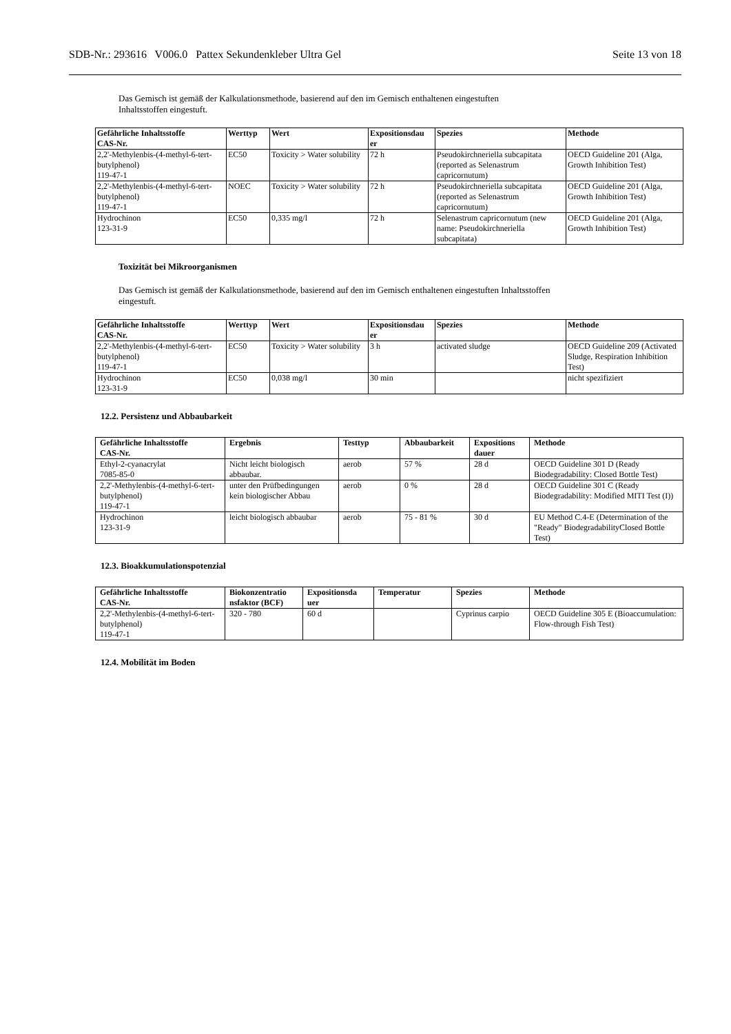SDB-Nr.: 293616 V006.0 Pattex Sekundenkleber Ultra Gel
Seite 13 von 18
Das Gemisch ist gemäß der Kalkulationsmethode, basierend auf den im Gemisch enthaltenen eingestuften
Inhaltsstoffen eingestuft.
| Gefährliche Inhaltsstoffe CAS-Nr. | Werttyp | Wert | Expositionsdau er | Spezies | Methode |
| --- | --- | --- | --- | --- | --- |
| 2,2'-Methylenbis-(4-methyl-6-tert-butylphenol) 119-47-1 | EC50 | Toxicity > Water solubility | 72 h | Pseudokirchneriella subcapitata (reported as Selenastrum capricornutum) | OECD Guideline 201 (Alga, Growth Inhibition Test) |
| 2,2'-Methylenbis-(4-methyl-6-tert-butylphenol) 119-47-1 | NOEC | Toxicity > Water solubility | 72 h | Pseudokirchneriella subcapitata (reported as Selenastrum capricornutum) | OECD Guideline 201 (Alga, Growth Inhibition Test) |
| Hydrochinon 123-31-9 | EC50 | 0,335 mg/l | 72 h | Selenastrum capricornutum (new name: Pseudokirchneriella subcapitata) | OECD Guideline 201 (Alga, Growth Inhibition Test) |
Toxizität bei Mikroorganismen
Das Gemisch ist gemäß der Kalkulationsmethode, basierend auf den im Gemisch enthaltenen eingestuften Inhaltsstoffen
eingestuft.
| Gefährliche Inhaltsstoffe CAS-Nr. | Werttyp | Wert | Expositionsdau er | Spezies | Methode |
| --- | --- | --- | --- | --- | --- |
| 2,2'-Methylenbis-(4-methyl-6-tert-butylphenol) 119-47-1 | EC50 | Toxicity > Water solubility | 3 h | activated sludge | OECD Guideline 209 (Activated Sludge, Respiration Inhibition Test) |
| Hydrochinon 123-31-9 | EC50 | 0,038 mg/l | 30 min | | nicht spezifiziert |
12.2. Persistenz und Abbaubarkeit
| Gefährliche Inhaltsstoffe CAS-Nr. | Ergebnis | Testtyp | Abbaubarkeit | Expositions dauer | Methode |
| --- | --- | --- | --- | --- | --- |
| Ethyl-2-cyanacrylat 7085-85-0 | Nicht leicht biologisch abbaubar. | aerob | 57 % | 28 d | OECD Guideline 301 D (Ready Biodegradability: Closed Bottle Test) |
| 2,2'-Methylenbis-(4-methyl-6-tert-butylphenol) 119-47-1 | unter den Prüfbedingungen kein biologischer Abbau | aerob | 0 % | 28 d | OECD Guideline 301 C (Ready Biodegradability: Modified MITI Test (I)) |
| Hydrochinon 123-31-9 | leicht biologisch abbaubar | aerob | 75 - 81 % | 30 d | EU Method C.4-E (Determination of the "Ready" BiodegradabilityClosed Bottle Test) |
12.3. Bioakkumulationspotenzial
| Gefährliche Inhaltsstoffe CAS-Nr. | Biokonzentratio nsfaktor (BCF) | Expositionsda uer | Temperatur | Spezies | Methode |
| --- | --- | --- | --- | --- | --- |
| 2,2'-Methylenbis-(4-methyl-6-tert-butylphenol) 119-47-1 | 320 - 780 | 60 d | | Cyprinus carpio | OECD Guideline 305 E (Bioaccumulation: Flow-through Fish Test) |
12.4. Mobilität im Boden